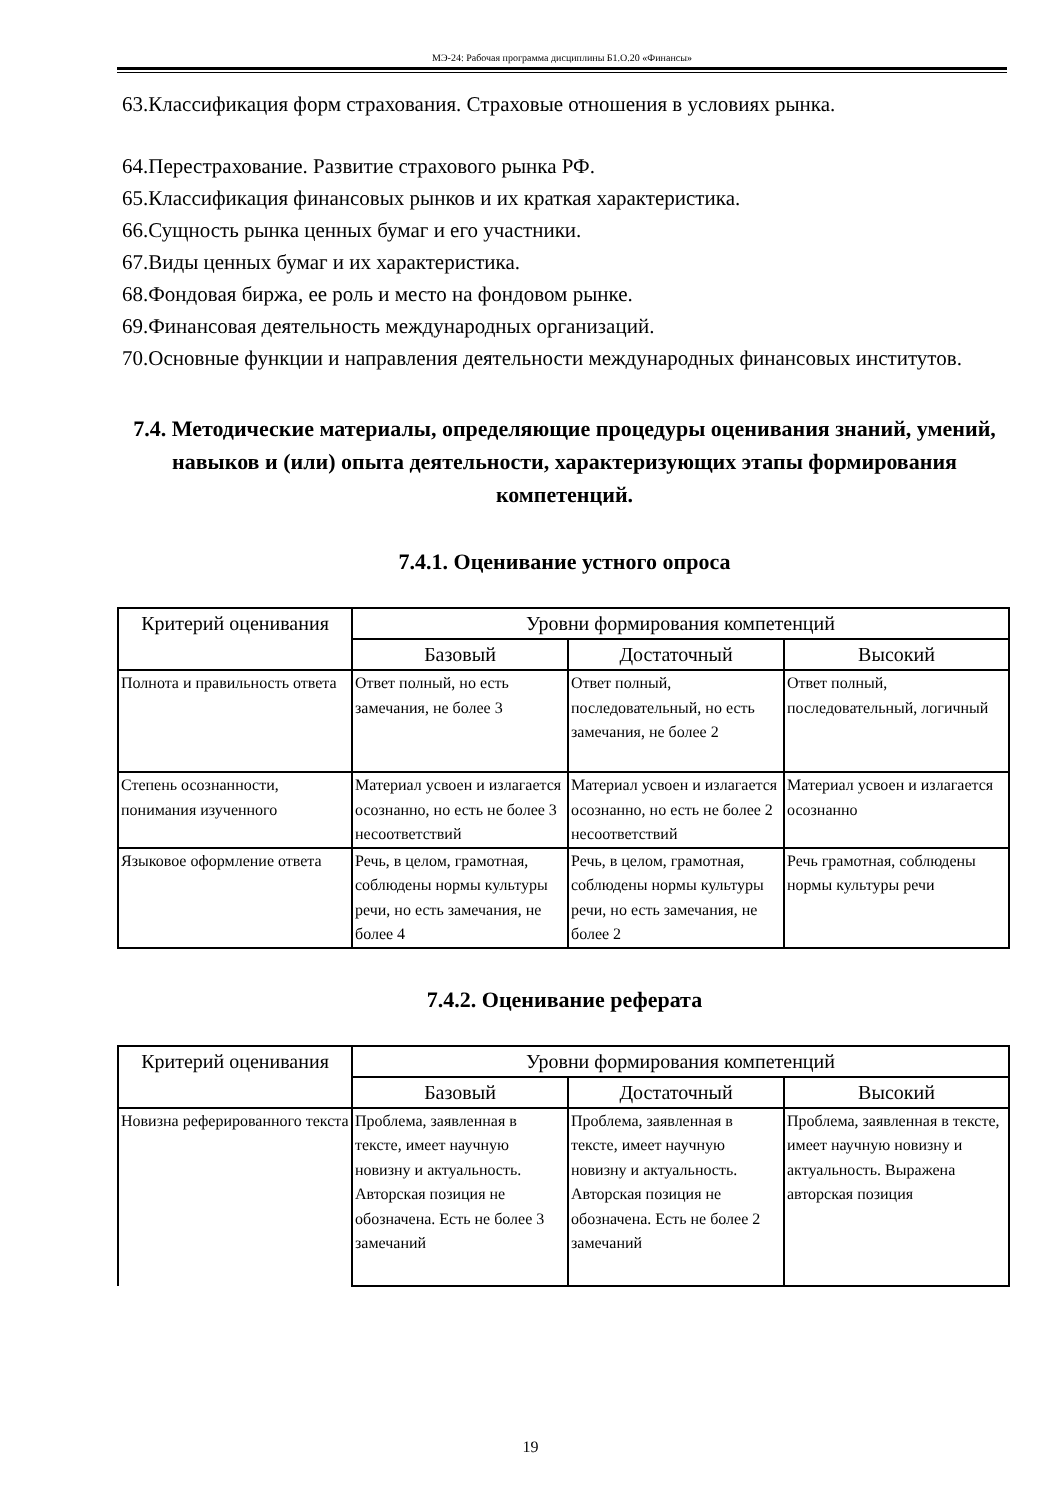МЭ-24: Рабочая программа дисциплины Б1.О.20 «Финансы»
63.Классификация форм страхования. Страховые отношения в условиях рынка.
64.Перестрахование. Развитие страхового рынка РФ.
65.Классификация финансовых рынков и их краткая характеристика.
66.Сущность рынка ценных бумаг и его участники.
67.Виды ценных бумаг и их характеристика.
68.Фондовая биржа, ее роль и место на фондовом рынке.
69.Финансовая деятельность международных организаций.
70.Основные функции и направления деятельности международных финансовых институтов.
7.4. Методические материалы, определяющие процедуры оценивания знаний, умений, навыков и (или) опыта деятельности, характеризующих этапы формирования компетенций.
7.4.1. Оценивание устного опроса
| Критерий оценивания | Уровни формирования компетенций | | |
| --- | --- | --- | --- |
| | Базовый | Достаточный | Высокий |
| Полнота и правильность ответа | Ответ полный, но есть замечания, не более 3 | Ответ полный, последовательный, но есть замечания, не более 2 | Ответ полный, последовательный, логичный |
| Степень осознанности, понимания изученного | Материал усвоен и излагается осознанно, но есть не более 3 несоответствий | Материал усвоен и излагается осознанно, но есть не более 2 несоответствий | Материал усвоен и излагается осознанно |
| Языковое оформление ответа | Речь, в целом, грамотная, соблюдены нормы культуры речи, но есть замечания, не более 4 | Речь, в целом, грамотная, соблюдены нормы культуры речи, но есть замечания, не более 2 | Речь грамотная, соблюдены нормы культуры речи |
7.4.2. Оценивание реферата
| Критерий оценивания | Уровни формирования компетенций | | |
| --- | --- | --- | --- |
| | Базовый | Достаточный | Высокий |
| Новизна реферированного текста | Проблема, заявленная в тексте, имеет научную новизну и актуальность. Авторская позиция не обозначена. Есть не более 3 замечаний | Проблема, заявленная в тексте, имеет научную новизну и актуальность. Авторская позиция не обозначена. Есть не более 2 замечаний | Проблема, заявленная в тексте, имеет научную новизну и актуальность. Выражена авторская позиция |
19